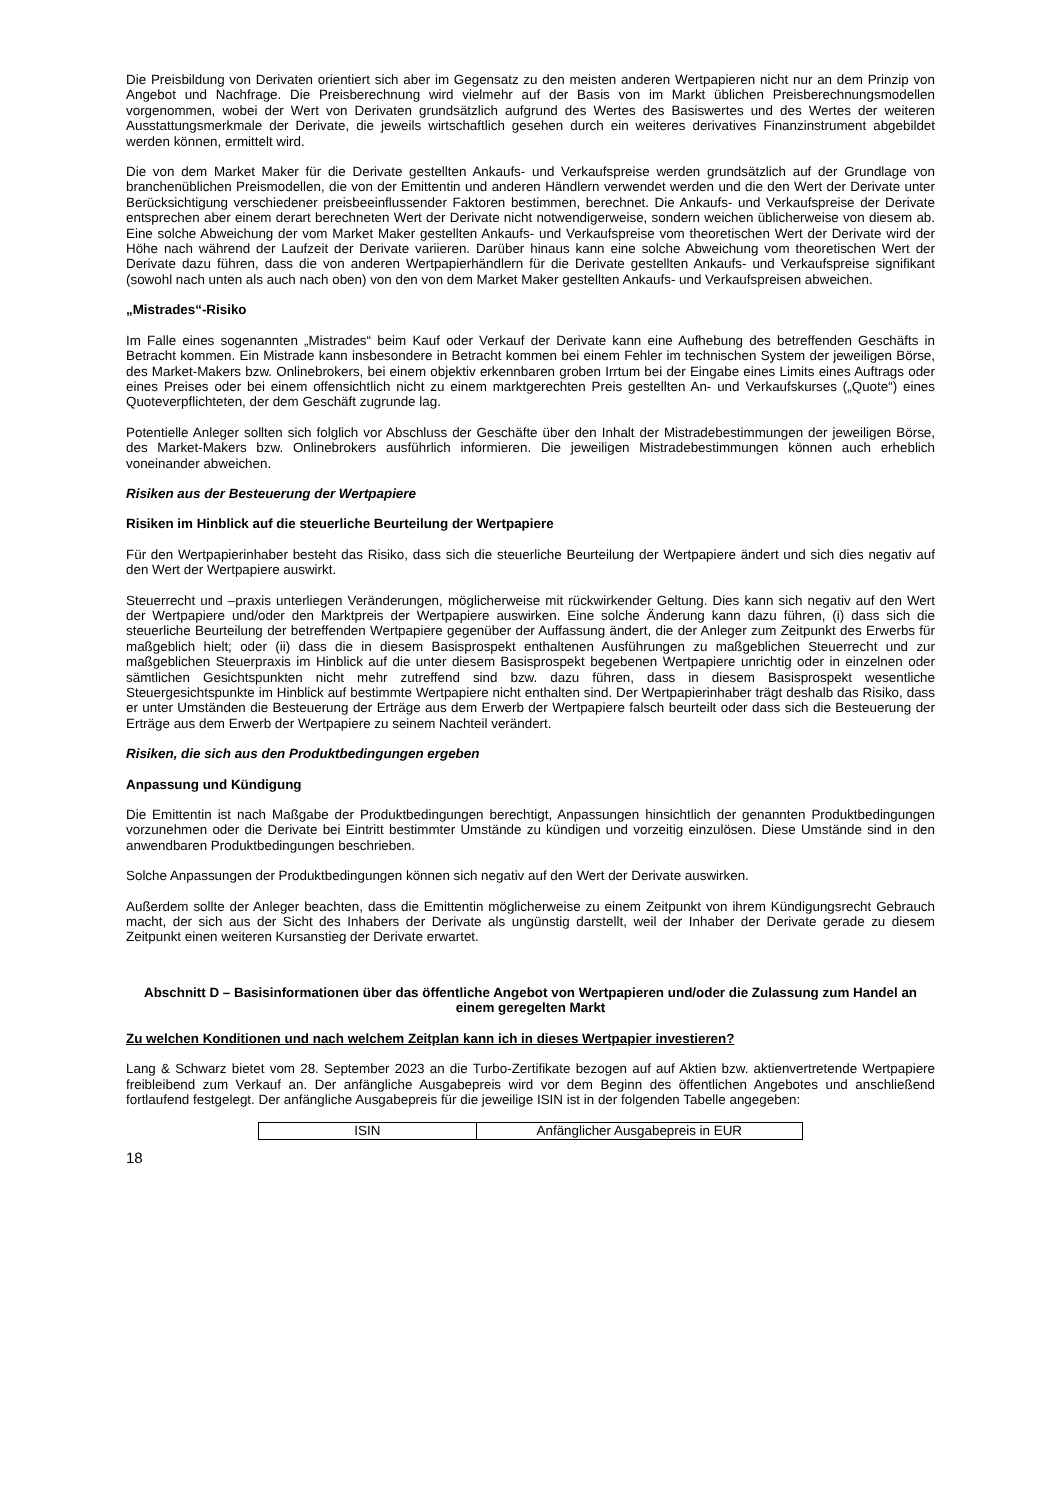Die Preisbildung von Derivaten orientiert sich aber im Gegensatz zu den meisten anderen Wertpapieren nicht nur an dem Prinzip von Angebot und Nachfrage. Die Preisberechnung wird vielmehr auf der Basis von im Markt üblichen Preisberechnungsmodellen vorgenommen, wobei der Wert von Derivaten grundsätzlich aufgrund des Wertes des Basiswertes und des Wertes der weiteren Ausstattungsmerkmale der Derivate, die jeweils wirtschaftlich gesehen durch ein weiteres derivatives Finanzinstrument abgebildet werden können, ermittelt wird.
Die von dem Market Maker für die Derivate gestellten Ankaufs- und Verkaufspreise werden grundsätzlich auf der Grundlage von branchenüblichen Preismodellen, die von der Emittentin und anderen Händlern verwendet werden und die den Wert der Derivate unter Berücksichtigung verschiedener preisbeeinflussender Faktoren bestimmen, berechnet. Die Ankaufs- und Verkaufspreise der Derivate entsprechen aber einem derart berechneten Wert der Derivate nicht notwendigerweise, sondern weichen üblicherweise von diesem ab. Eine solche Abweichung der vom Market Maker gestellten Ankaufs- und Verkaufspreise vom theoretischen Wert der Derivate wird der Höhe nach während der Laufzeit der Derivate variieren. Darüber hinaus kann eine solche Abweichung vom theoretischen Wert der Derivate dazu führen, dass die von anderen Wertpapierhändlern für die Derivate gestellten Ankaufs- und Verkaufspreise signifikant (sowohl nach unten als auch nach oben) von den von dem Market Maker gestellten Ankaufs- und Verkaufspreisen abweichen.
„Mistrades“-Risiko
Im Falle eines sogenannten „Mistrades“ beim Kauf oder Verkauf der Derivate kann eine Aufhebung des betreffenden Geschäfts in Betracht kommen. Ein Mistrade kann insbesondere in Betracht kommen bei einem Fehler im technischen System der jeweiligen Börse, des Market-Makers bzw. Onlinebrokers, bei einem objektiv erkennbaren groben Irrtum bei der Eingabe eines Limits eines Auftrags oder eines Preises oder bei einem offensichtlich nicht zu einem marktgerechten Preis gestellten An- und Verkaufskurses („Quote“) eines Quoteverpflichteten, der dem Geschäft zugrunde lag.
Potentielle Anleger sollten sich folglich vor Abschluss der Geschäfte über den Inhalt der Mistradebestimmungen der jeweiligen Börse, des Market-Makers bzw. Onlinebrokers ausführlich informieren. Die jeweiligen Mistradebestimmungen können auch erheblich voneinander abweichen.
Risiken aus der Besteuerung der Wertpapiere
Risiken im Hinblick auf die steuerliche Beurteilung der Wertpapiere
Für den Wertpapierinhaber besteht das Risiko, dass sich die steuerliche Beurteilung der Wertpapiere ändert und sich dies negativ auf den Wert der Wertpapiere auswirkt.
Steuerrecht und –praxis unterliegen Veränderungen, möglicherweise mit rückwirkender Geltung. Dies kann sich negativ auf den Wert der Wertpapiere und/oder den Marktpreis der Wertpapiere auswirken. Eine solche Änderung kann dazu führen, (i) dass sich die steuerliche Beurteilung der betreffenden Wertpapiere gegenüber der Auffassung ändert, die der Anleger zum Zeitpunkt des Erwerbs für maßgeblich hielt; oder (ii) dass die in diesem Basisprospekt enthaltenen Ausführungen zu maßgeblichen Steuerrecht und zur maßgeblichen Steuerpraxis im Hinblick auf die unter diesem Basisprospekt begebenen Wertpapiere unrichtig oder in einzelnen oder sämtlichen Gesichtspunkten nicht mehr zutreffend sind bzw. dazu führen, dass in diesem Basisprospekt wesentliche Steuergesichtspunkte im Hinblick auf bestimmte Wertpapiere nicht enthalten sind. Der Wertpapierinhaber trägt deshalb das Risiko, dass er unter Umständen die Besteuerung der Erträge aus dem Erwerb der Wertpapiere falsch beurteilt oder dass sich die Besteuerung der Erträge aus dem Erwerb der Wertpapiere zu seinem Nachteil verändert.
Risiken, die sich aus den Produktbedingungen ergeben
Anpassung und Kündigung
Die Emittentin ist nach Maßgabe der Produktbedingungen berechtigt, Anpassungen hinsichtlich der genannten Produktbedingungen vorzunehmen oder die Derivate bei Eintritt bestimmter Umstände zu kündigen und vorzeitig einzulösen. Diese Umstände sind in den anwendbaren Produktbedingungen beschrieben.
Solche Anpassungen der Produktbedingungen können sich negativ auf den Wert der Derivate auswirken.
Außerdem sollte der Anleger beachten, dass die Emittentin möglicherweise zu einem Zeitpunkt von ihrem Kündigungsrecht Gebrauch macht, der sich aus der Sicht des Inhabers der Derivate als ungünstig darstellt, weil der Inhaber der Derivate gerade zu diesem Zeitpunkt einen weiteren Kursanstieg der Derivate erwartet.
Abschnitt D – Basisinformationen über das öffentliche Angebot von Wertpapieren und/oder die Zulassung zum Handel an einem geregelten Markt
Zu welchen Konditionen und nach welchem Zeitplan kann ich in dieses Wertpapier investieren?
Lang & Schwarz bietet vom 28. September 2023 an die Turbo-Zertifikate bezogen auf auf Aktien bzw. aktienvertretende Wertpapiere freibleibend zum Verkauf an. Der anfängliche Ausgabepreis wird vor dem Beginn des öffentlichen Angebotes und anschließend fortlaufend festgelegt. Der anfängliche Ausgabepreis für die jeweilige ISIN ist in der folgenden Tabelle angegeben:
| ISIN | Anfänglicher Ausgabepreis in EUR |
18